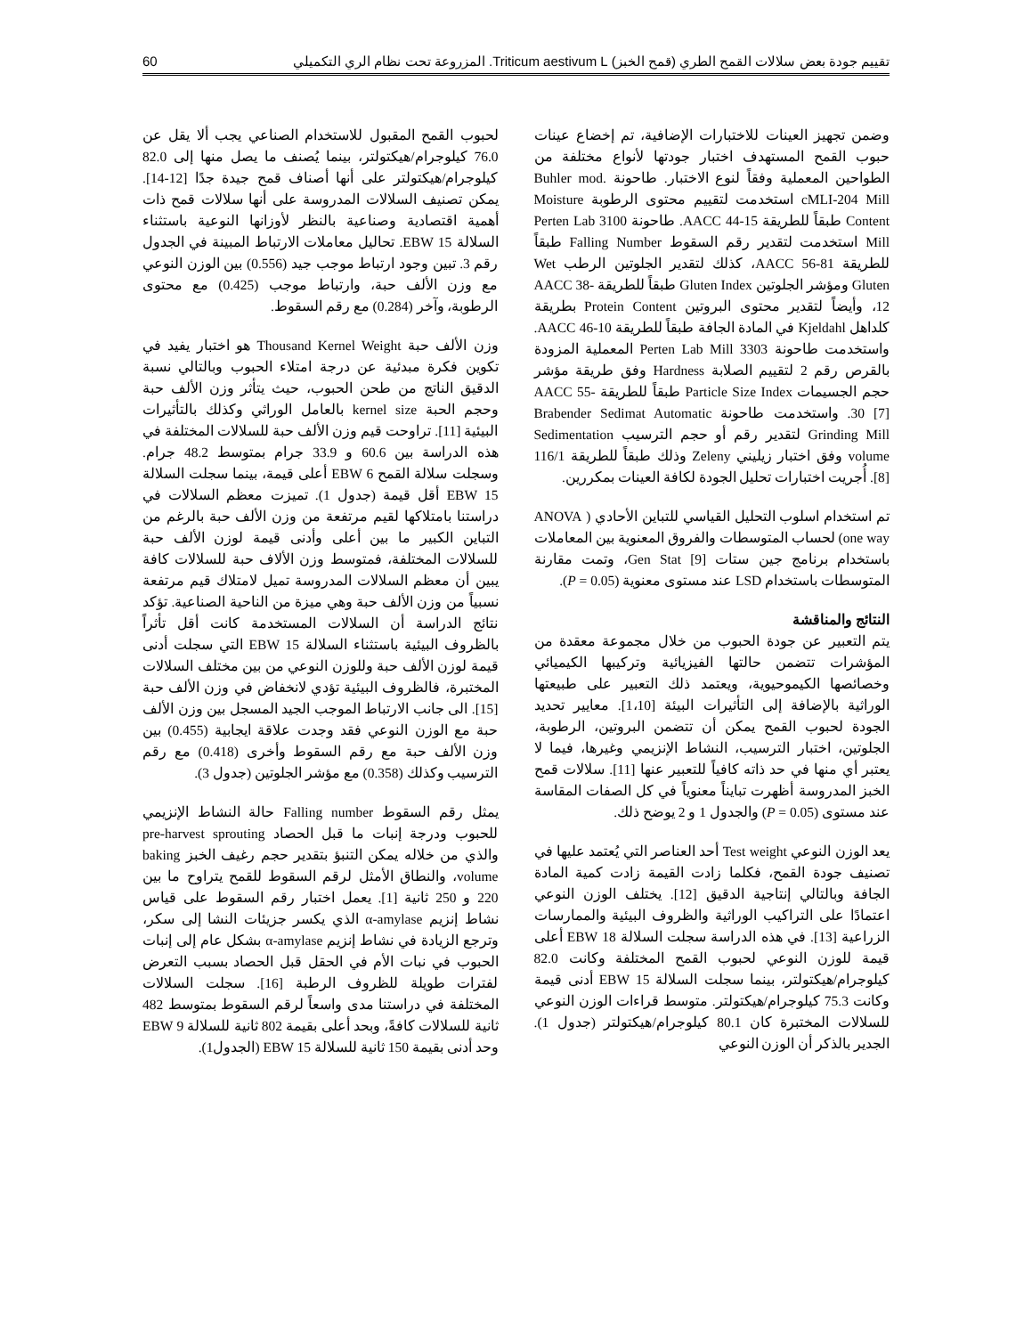تقييم جودة بعض سلالات القمح الطري (قمح الخبز) Triticum aestivum L. المزروعة تحت نظام الري التكميلي 60
وضمن تجهيز العينات للاختبارات الإضافية، تم إخضاع عينات حبوب القمح المستهدف اختبار جودتها لأنواع مختلفة من الطواحين المعملية وفقاً لنوع الاختبار. طاحونة Buhler mod. cMLI-204 Mill استخدمت لتقييم محتوى الرطوبة Moisture Content طبقاً للطريقة AACC 44-15. طاحونة 3100 Perten Lab Mill استخدمت لتقدير رقم السقوط Falling Number طبقاً للطريقة AACC 56-81، كذلك لتقدير الجلوتين الرطب Wet Gluten ومؤشر الجلوتين Gluten Index طبقاً للطريقة AACC 38-12، وأيضاً لتقدير محتوى البروتين Protein Content بطريقة كلداهل Kjeldahl في المادة الجافة طبقاً للطريقة AACC 46-10. واستخدمت طاحونة Perten Lab Mill 3303 المعملية المزودة بالقرص رقم 2 لتقييم الصلابة Hardness وفق طريقة مؤشر حجم الجسيمات Particle Size Index طبقاً للطريقة AACC 55-30 [7]. واستخدمت طاحونة Brabender Sedimat Automatic Grinding Mill لتقدير رقم أو حجم الترسيب Sedimentation volume وفق اختبار زيليني Zeleny وذلك طبقاً للطريقة 116/1 [8]. أُجريت اختبارات تحليل الجودة لكافة العينات بمكررين.
تم استخدام اسلوب التحليل القياسي للتباين الأحادي ( ANOVA one way) لحساب المتوسطات والفروق المعنوية بين المعاملات باستخدام برنامج جين ستات Gen Stat [9]، وتمت مقارنة المتوسطات باستخدام LSD عند مستوى معنوية (P = 0.05).
النتائج والمناقشة
يتم التعبير عن جودة الحبوب من خلال مجموعة معقدة من المؤشرات تتضمن حالتها الفيزيائية وتركيبها الكيميائي وخصائصها الكيموحيوية، ويعتمد ذلك التعبير على طبيعتها الوراثية بالإضافة إلى التأثيرات البيئة [1،10]. معايير تحديد الجودة لحبوب القمح يمكن أن تتضمن البروتين، الرطوبة، الجلوتين، اختبار الترسيب، النشاط الإنزيمي وغيرها، فيما لا يعتبر أي منها في حد ذاته كافياً للتعبير عنها [11]. سلالات قمح الخبز المدروسة أظهرت تبايناً معنوياً في كل الصفات المقاسة عند مستوى (P = 0.05) والجدول 1 و 2 يوضح ذلك.
يعد الوزن النوعي Test weight أحد العناصر التي يُعتمد عليها في تصنيف جودة القمح، فكلما زادت القيمة زادت كمية المادة الجافة وبالتالي إنتاجية الدقيق [12]. يختلف الوزن النوعي اعتمادًا على التراكيب الوراثية والظروف البيئية والممارسات الزراعية [13]. في هذه الدراسة سجلت السلالة EBW 18 أعلى قيمة للوزن النوعي لحبوب القمح المختلفة وكانت 82.0 كيلوجرام/هيكتولتر، بينما سجلت السلالة EBW 15 أدنى قيمة وكانت 75.3 كيلوجرام/هيكتولتر. متوسط قراءات الوزن النوعي للسلالات المختبرة كان 80.1 كيلوجرام/هيكتولتر (جدول 1). الجدير بالذكر أن الوزن النوعي
لحبوب القمح المقبول للاستخدام الصناعي يجب ألا يقل عن 76.0 كيلوجرام/هيكتولتر، بينما يُصنف ما يصل منها إلى 82.0 كيلوجرام/هيكتولتر على أنها أصناف قمح جيدة جدًا [12-14]. يمكن تصنيف السلالات المدروسة على أنها سلالات قمح ذات أهمية اقتصادية وصناعية بالنظر لأوزانها النوعية باستثناء السلالة EBW 15. تحاليل معاملات الارتباط المبينة في الجدول رقم 3. تبين وجود ارتباط موجب جيد (0.556) بين الوزن النوعي مع وزن الألف حبة، وارتباط موجب (0.425) مع محتوى الرطوبة، وآخر (0.284) مع رقم السقوط.
وزن الألف حبة Thousand Kernel Weight هو اختبار يفيد في تكوين فكرة مبدئية عن درجة امتلاء الحبوب وبالتالي نسبة الدقيق الناتج من طحن الحبوب، حيث يتأثر وزن الألف حبة وحجم الحبة kernel size بالعامل الوراثي وكذلك بالتأثيرات البيئية [11]. تراوحت قيم وزن الألف حبة للسلالات المختلفة في هذه الدراسة بين 60.6 و 33.9 جرام بمتوسط 48.2 جرام. وسجلت سلالة القمح EBW 6 أعلى قيمة، بينما سجلت السلالة EBW 15 أقل قيمة (جدول 1). تميزت معظم السلالات في دراستنا بامتلاكها لقيم مرتفعة من وزن الألف حبة بالرغم من التباين الكبير ما بين أعلى وأدنى قيمة لوزن الألف حبة للسلالات المختلفة، فمتوسط وزن الألاف حبة للسلالات كافة يبين أن معظم السلالات المدروسة تميل لامتلاك قيم مرتفعة نسبياً من وزن الألف حبة وهي ميزة من الناحية الصناعية. تؤكد نتائج الدراسة أن السلالات المستخدمة كانت أقل تأثراً بالظروف البيئية باستثناء السلالة EBW 15 التي سجلت أدنى قيمة لوزن الألف حبة وللوزن النوعي من بين مختلف السلالات المختبرة، فالظروف البيئية تؤدي لانخفاض في وزن الألف حبة [15]. الى جانب الارتباط الموجب الجيد المسجل بين وزن الألف حبة مع الوزن النوعي فقد وجدت علاقة ايجابية (0.455) بين وزن الألف حبة مع رقم السقوط وأخرى (0.418) مع رقم الترسيب وكذلك (0.358) مع مؤشر الجلوتين (جدول 3).
يمثل رقم السقوط Falling number حالة النشاط الإنزيمي للحبوب ودرجة إنبات ما قبل الحصاد pre-harvest sprouting والذي من خلاله يمكن التنبؤ بتقدير حجم رغيف الخبز baking volume، والنطاق الأمثل لرقم السقوط للقمح يتراوح ما بين 220 و 250 ثانية [1]. يعمل اختبار رقم السقوط على قياس نشاط إنزيم α-amylase الذي يكسر جزيئات النشا إلى سكر، وترجع الزيادة في نشاط إنزيم α-amylase بشكل عام إلى إنبات الحبوب في نبات الأم في الحقل قبل الحصاد بسبب التعرض لفترات طويلة للظروف الرطبة [16]. سجلت السلالات المختلفة في دراستنا مدى واسعاً لرقم السقوط بمتوسط 482 ثانية للسلالات كافةً، وبحد أعلى بقيمة 802 ثانية للسلالة EBW 9 وحد أدنى بقيمة 150 ثانية للسلالة EBW 15 (الجدول1).